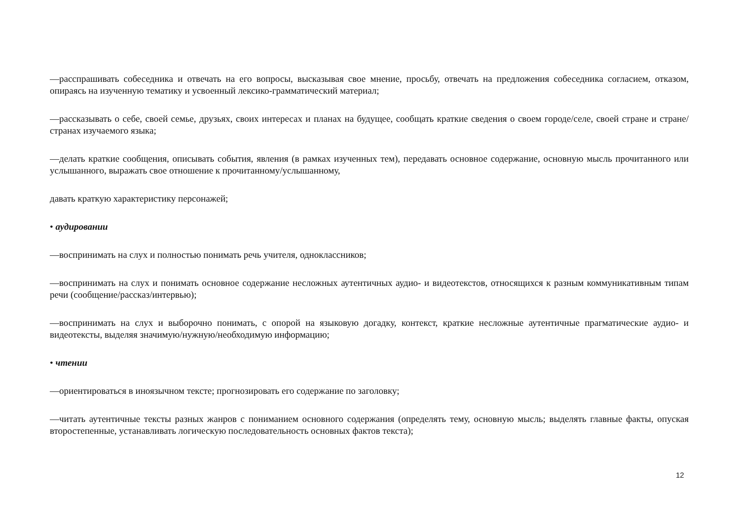—расспрашивать собеседника и отвечать на его вопросы, высказывая свое мнение, просьбу, отвечать на предложения собеседника согласием, отказом, опираясь на изученную тематику и усвоенный лексико-грамматический материал;
—рассказывать о себе, своей семье, друзьях, своих интересах и планах на будущее, сообщать краткие сведения о своем городе/селе, своей стране и стране/странах изучаемого языка;
—делать краткие сообщения, описывать события, явления (в рамках изученных тем), передавать основное содержание, основную мысль прочитанного или услышанного, выражать свое отношение к прочитанному/услышанному,
давать краткую характеристику персонажей;
• аудировании
—воспринимать на слух и полностью понимать речь учителя, одноклассников;
—воспринимать на слух и понимать основное содержание несложных аутентичных аудио- и видеотекстов, относящихся к разным коммуникативным типам речи (сообщение/рассказ/интервью);
—воспринимать на слух и выборочно понимать, с опорой на языковую догадку, контекст, краткие несложные аутентичные прагматические аудио- и видеотексты, выделяя значимую/нужную/необходимую информацию;
• чтении
—ориентироваться в иноязычном тексте; прогнозировать его содержание по заголовку;
—читать аутентичные тексты разных жанров с пониманием основного содержания (определять тему, основную мысль; выделять главные факты, опуская второстепенные, устанавливать логическую последовательность основных фактов текста);
12